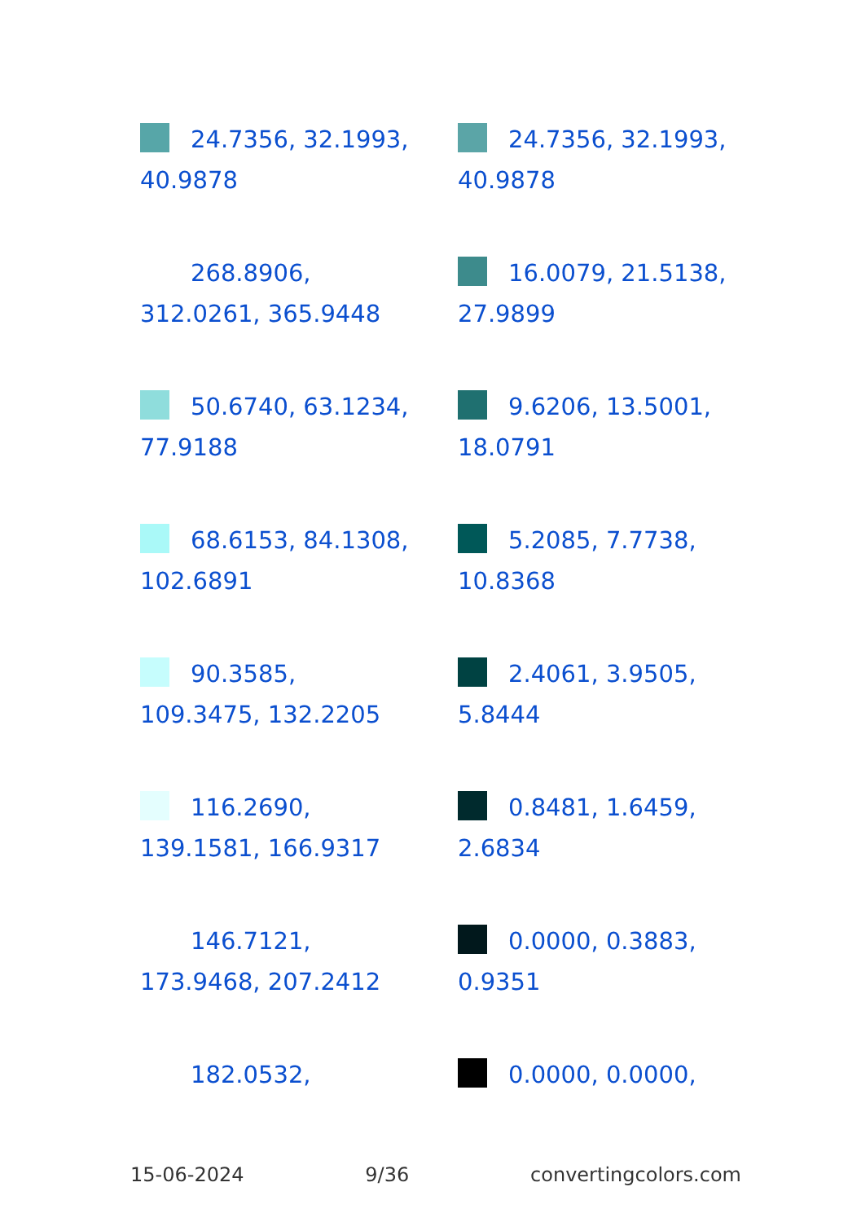24.7356, 32.1993, 40.9878
24.7356, 32.1993, 40.9878
268.8906, 312.0261, 365.9448
16.0079, 21.5138, 27.9899
50.6740, 63.1234, 77.9188
9.6206, 13.5001, 18.0791
68.6153, 84.1308, 102.6891
5.2085, 7.7738, 10.8368
90.3585, 109.3475, 132.2205
2.4061, 3.9505, 5.8444
116.2690, 139.1581, 166.9317
0.8481, 1.6459, 2.6834
146.7121, 173.9468, 207.2412
0.0000, 0.3883, 0.9351
182.0532,
0.0000, 0.0000,
15-06-2024 9/36 convertingcolors.com